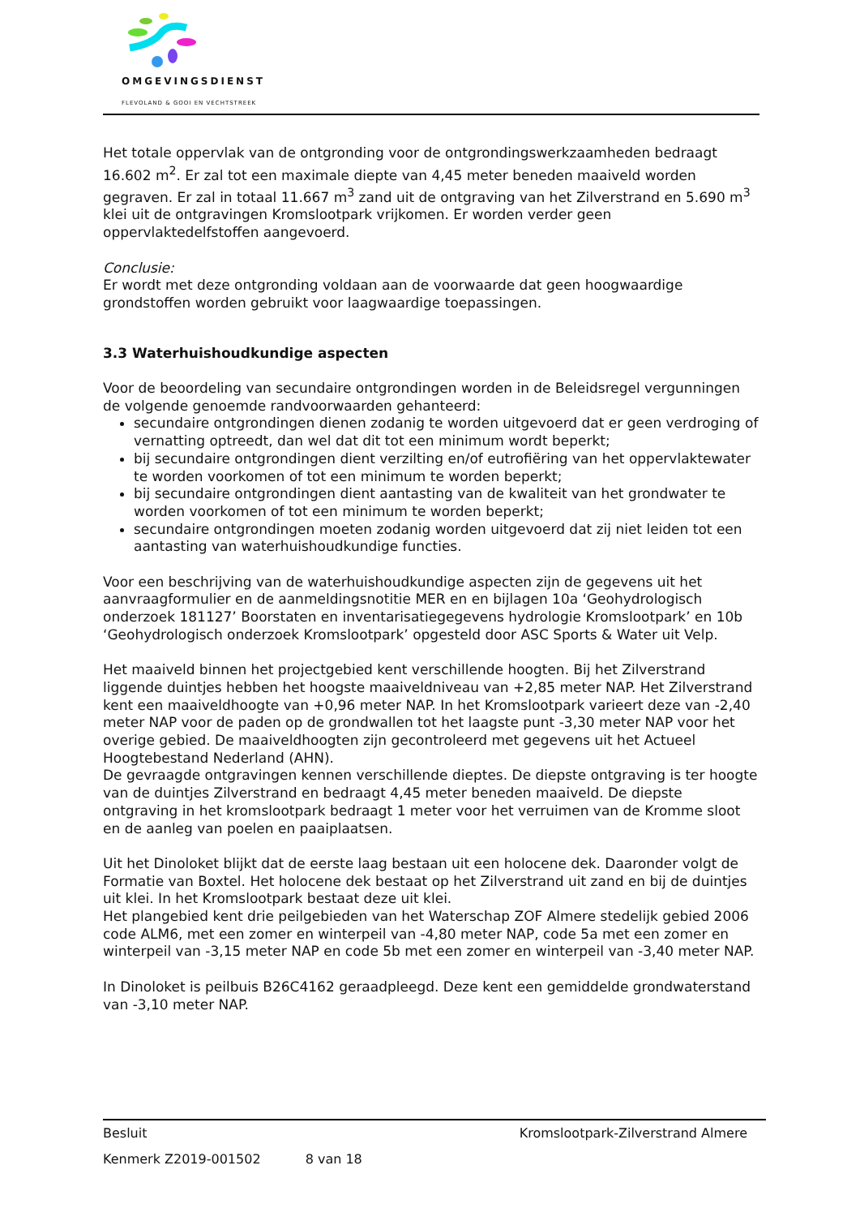OMGEVINGSDIENST
FLEVOLAND & GOOI EN VECHTSTREEK
Het totale oppervlak van de ontgronding voor de ontgrondingswerkzaamheden bedraagt 16.602 m<sup>2</sup>. Er zal tot een maximale diepte van 4,45 meter beneden maaiveld worden gegraven. Er zal in totaal 11.667 m<sup>3</sup> zand uit de ontgraving van het Zilverstrand en 5.690 m<sup>3</sup> klei uit de ontgravingen Kromslootpark vrijkomen. Er worden verder geen oppervlaktedelfstoffen aangevoerd.
Conclusie:
Er wordt met deze ontgronding voldaan aan de voorwaarde dat geen hoogwaardige grondstoffen worden gebruikt voor laagwaardige toepassingen.
3.3 Waterhuishoudkundige aspecten
Voor de beoordeling van secundaire ontgrondingen worden in de Beleidsregel vergunningen de volgende genoemde randvoorwaarden gehanteerd:
secundaire ontgrondingen dienen zodanig te worden uitgevoerd dat er geen verdroging of vernatting optreedt, dan wel dat dit tot een minimum wordt beperkt;
bij secundaire ontgrondingen dient verzilting en/of eutrofiëring van het oppervlaktewater te worden voorkomen of tot een minimum te worden beperkt;
bij secundaire ontgrondingen dient aantasting van de kwaliteit van het grondwater te worden voorkomen of tot een minimum te worden beperkt;
secundaire ontgrondingen moeten zodanig worden uitgevoerd dat zij niet leiden tot een aantasting van waterhuishoudkundige functies.
Voor een beschrijving van de waterhuishoudkundige aspecten zijn de gegevens uit het aanvraagformulier en de aanmeldingsnotitie MER en en bijlagen 10a ‘Geohydrologisch onderzoek 181127’ Boorstaten en inventarisatiegegevens hydrologie Kromslootpark’ en 10b ‘Geohydrologisch onderzoek Kromslootpark’ opgesteld door ASC Sports & Water uit Velp.
Het maaiveld binnen het projectgebied kent verschillende hoogten. Bij het Zilverstrand liggende duintjes hebben het hoogste maaiveldniveau van +2,85 meter NAP. Het Zilverstrand kent een maaiveldhoogte van +0,96 meter NAP. In het Kromslootpark varieert deze van -2,40 meter NAP voor de paden op de grondwallen tot het laagste punt -3,30 meter NAP voor het overige gebied. De maaiveldhoogten zijn gecontroleerd met gegevens uit het Actueel Hoogtebestand Nederland (AHN).
De gevraagde ontgravingen kennen verschillende dieptes. De diepste ontgraving is ter hoogte van de duintjes Zilverstrand en bedraagt 4,45 meter beneden maaiveld. De diepste ontgraving in het kromslootpark bedraagt 1 meter voor het verruimen van de Kromme sloot en de aanleg van poelen en paaiplaatsen.
Uit het Dinoloket blijkt dat de eerste laag bestaan uit een holocene dek. Daaronder volgt de Formatie van Boxtel. Het holocene dek bestaat op het Zilverstrand uit zand en bij de duintjes uit klei. In het Kromslootpark bestaat deze uit klei.
Het plangebied kent drie peilgebieden van het Waterschap ZOF Almere stedelijk gebied 2006 code ALM6, met een zomer en winterpeil van -4,80 meter NAP, code 5a met een zomer en winterpeil van -3,15 meter NAP en code 5b met een zomer en winterpeil van -3,40 meter NAP.
In Dinoloket is peilbuis B26C4162 geraadpleegd. Deze kent een gemiddelde grondwaterstand van -3,10 meter NAP.
Besluit Kromslootpark-Zilverstrand Almere
Kenmerk Z2019-001502 8 van 18